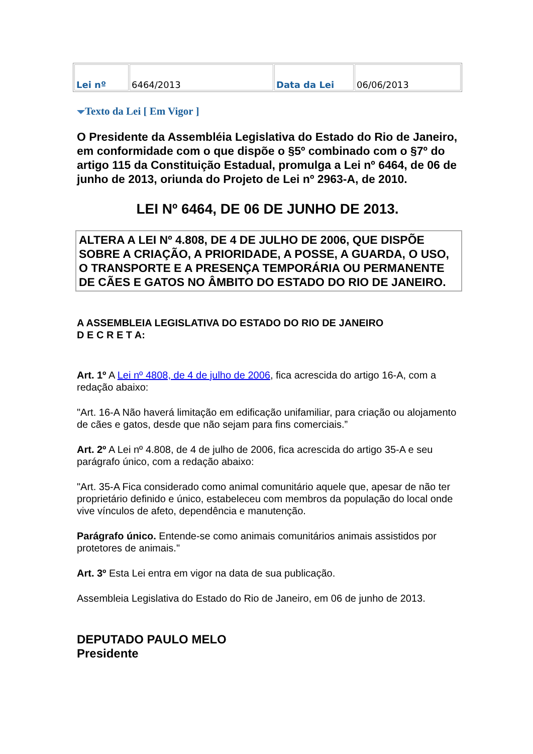| Lei nº | 6464/2013 | Data da Lei | 06/06/2013 |
Texto da Lei [ Em Vigor ]
O Presidente da Assembléia Legislativa do Estado do Rio de Janeiro, em conformidade com o que dispõe o §5º combinado com o §7º do artigo 115 da Constituição Estadual, promulga a Lei nº 6464, de 06 de junho de 2013, oriunda do Projeto de Lei nº 2963-A, de 2010.
LEI Nº 6464, DE 06 DE JUNHO DE 2013.
ALTERA A LEI Nº 4.808, DE 4 DE JULHO DE 2006, QUE DISPÕE SOBRE A CRIAÇÃO, A PRIORIDADE, A POSSE, A GUARDA, O USO, O TRANSPORTE E A PRESENÇA TEMPORÁRIA OU PERMANENTE DE CÃES E GATOS NO ÂMBITO DO ESTADO DO RIO DE JANEIRO.
A ASSEMBLEIA LEGISLATIVA DO ESTADO DO RIO DE JANEIRO
D E C R E T A:
Art. 1º A Lei nº 4808, de 4 de julho de 2006, fica acrescida do artigo 16-A, com a redação abaixo:
"Art. 16-A Não haverá limitação em edificação unifamiliar, para criação ou alojamento de cães e gatos, desde que não sejam para fins comerciais.”
Art. 2º A Lei nº 4.808, de 4 de julho de 2006, fica acrescida do artigo 35-A e seu parágrafo único, com a redação abaixo:
"Art. 35-A Fica considerado como animal comunitário aquele que, apesar de não ter proprietário definido e único, estabeleceu com membros da população do local onde vive vínculos de afeto, dependência e manutenção.
Parágrafo único. Entende-se como animais comunitários animais assistidos por protetores de animais."
Art. 3º Esta Lei entra em vigor na data de sua publicação.
Assembleia Legislativa do Estado do Rio de Janeiro, em 06 de junho de 2013.
DEPUTADO PAULO MELO
Presidente